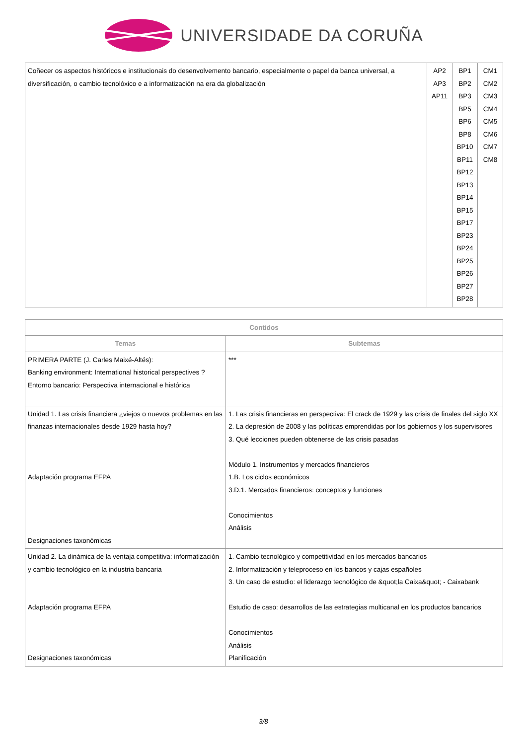UNIVERSIDADE DA CORUÑA
| Coñecer os aspectos históricos e institucionais do desenvolvemento bancario, especialmente o papel da banca universal, a diversificación, o cambio tecnolóxico e a informatización na era da globalización | AP2 AP3 AP11 | BP1 BP2 BP3 BP5 BP6 BP8 BP10 BP11 BP12 BP13 BP14 BP15 BP17 BP23 BP24 BP25 BP26 BP27 BP28 | CM1 CM2 CM3 CM4 CM5 CM6 CM7 CM8 |
| Contidos | |
| --- | --- |
| Temas | Subtemas |
| PRIMERA PARTE (J. Carles Maixé-Altés): Banking environment: International historical perspectives ? Entorno bancario: Perspectiva internacional e histórica | *** |
| Unidad 1. Las crisis financiera ¿viejos o nuevos problemas en las finanzas internacionales desde 1929 hasta hoy? Adaptación programa EFPA Designaciones taxonómicas | 1. Las crisis financieras en perspectiva: El crack de 1929 y las crisis de finales del siglo XX 2. La depresión de 2008 y las políticas emprendidas por los gobiernos y los supervisores 3. Qué lecciones pueden obtenerse de las crisis pasadas Módulo 1. Instrumentos y mercados financieros 1.B. Los ciclos económicos 3.D.1. Mercados financieros: conceptos y funciones Conocimientos Análisis |
| Unidad 2. La dinámica de la ventaja competitiva: informatización y cambio tecnológico en la industria bancaria Adaptación programa EFPA Designaciones taxonómicas | 1. Cambio tecnológico y competitividad en los mercados bancarios 2. Informatización y teleproceso en los bancos y cajas españoles 3. Un caso de estudio: el liderazgo tecnológico de &quot;la Caixa&quot; - Caixabank Estudio de caso: desarrollos de las estrategias multicanal en los productos bancarios Conocimientos Análisis Planificación |
3/8